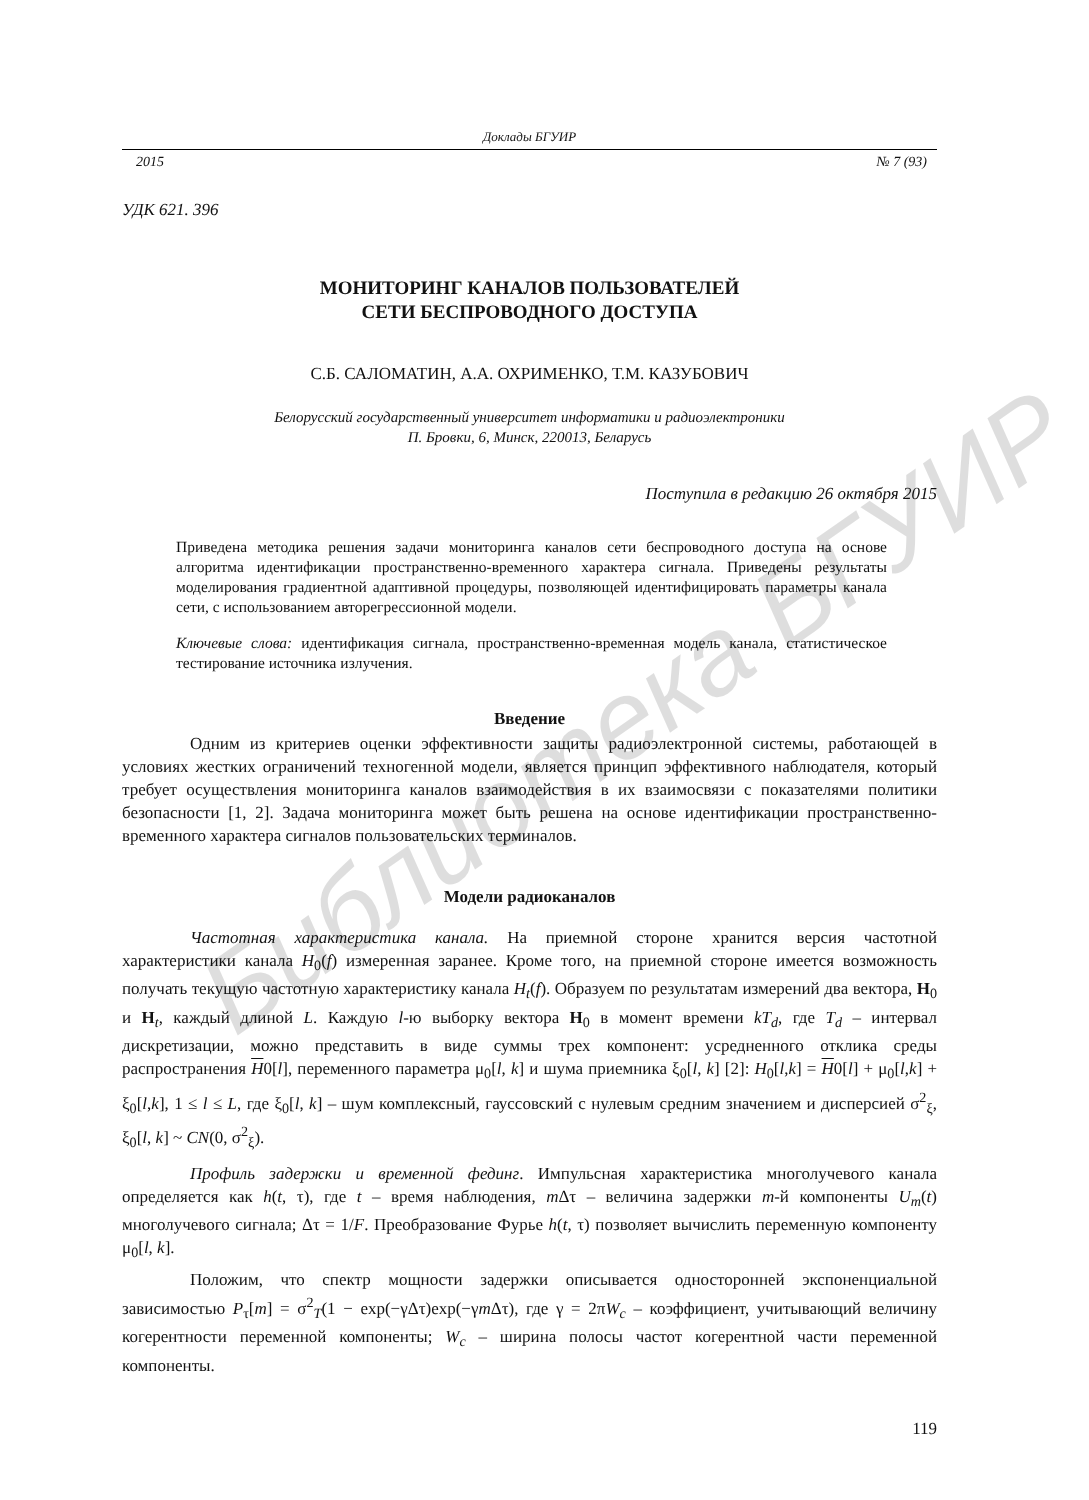Библиотека БГУИР
Доклады БГУИР
2015 № 7 (93)
УДК 621. 396
МОНИТОРИНГ КАНАЛОВ ПОЛЬЗОВАТЕЛЕЙ
СЕТИ БЕСПРОВОДНОГО ДОСТУПА
С.Б. САЛОМАТИН, А.А. ОХРИМЕНКО, Т.М. КАЗУБОВИЧ
Белорусский государственный университет информатики и радиоэлектроники
П. Бровки, 6, Минск, 220013, Беларусь
Поступила в редакцию 26 октября 2015
Приведена методика решения задачи мониторинга каналов сети беспроводного доступа на основе алгоритма идентификации пространственно-временного характера сигнала. Приведены результаты моделирования градиентной адаптивной процедуры, позволяющей идентифицировать параметры канала сети, с использованием авторегрессионной модели.
Ключевые слова: идентификация сигнала, пространственно-временная модель канала, статистическое тестирование источника излучения.
Введение
Одним из критериев оценки эффективности защиты радиоэлектронной системы, работающей в условиях жестких ограничений техногенной модели, является принцип эффективного наблюдателя, который требует осуществления мониторинга каналов взаимодействия в их взаимосвязи с показателями политики безопасности [1, 2]. Задача мониторинга может быть решена на основе идентификации пространственно-временного характера сигналов пользовательских терминалов.
Модели радиоканалов
Частотная характеристика канала. На приемной стороне хранится версия частотной характеристики канала H<sub>0</sub>(f) измеренная заранее. Кроме того, на приемной стороне имеется возможность получать текущую частотную характеристику канала H<sub>t</sub>(f). Образуем по результатам измерений два вектора, H<sub>0</sub> и H<sub>t</sub>, каждый длиной L. Каждую l-ю выборку вектора H<sub>0</sub> в момент времени kT<sub>d</sub>, где T<sub>d</sub> – интервал дискретизации, можно представить в виде суммы трех компонент: усредненного отклика среды распространения H0[l], переменного параметра μ<sub>0</sub>[l, k] и шума приемника ξ<sub>0</sub>[l, k] [2]: H<sub>0</sub>[l,k] = H0[l] + μ<sub>0</sub>[l,k] + ξ<sub>0</sub>[l,k], 1 ≤ l ≤ L, где ξ<sub>0</sub>[l, k] – шум комплексный, гауссовский с нулевым средним значением и дисперсией σ<sup>2</sup><sub>ξ</sub>, ξ<sub>0</sub>[l, k] ~ CN(0, σ<sup>2</sup><sub>ξ</sub>).
Профиль задержки и временной фединг. Импульсная характеристика многолучевого канала определяется как h(t, τ), где t – время наблюдения, m Δτ – величина задержки m-й компоненты U<sub>m</sub>(t) многолучевого сигнала; Δτ = 1/F. Преобразование Фурье h(t, τ) позволяет вычислить переменную компоненту μ<sub>0</sub>[l, k].
Положим, что спектр мощности задержки описывается односторонней экспоненциальной зависимостью P<sub>τ</sub>[m] = σ<sup>2</sup><sub>T</sub>(1 − exp(−γΔτ)exp(−γm Δτ), где γ = 2πW<sub>c</sub> – коэффициент, учитывающий величину когерентности переменной компоненты; W<sub>c</sub> – ширина полосы частот когерентной части переменной компоненты.
119